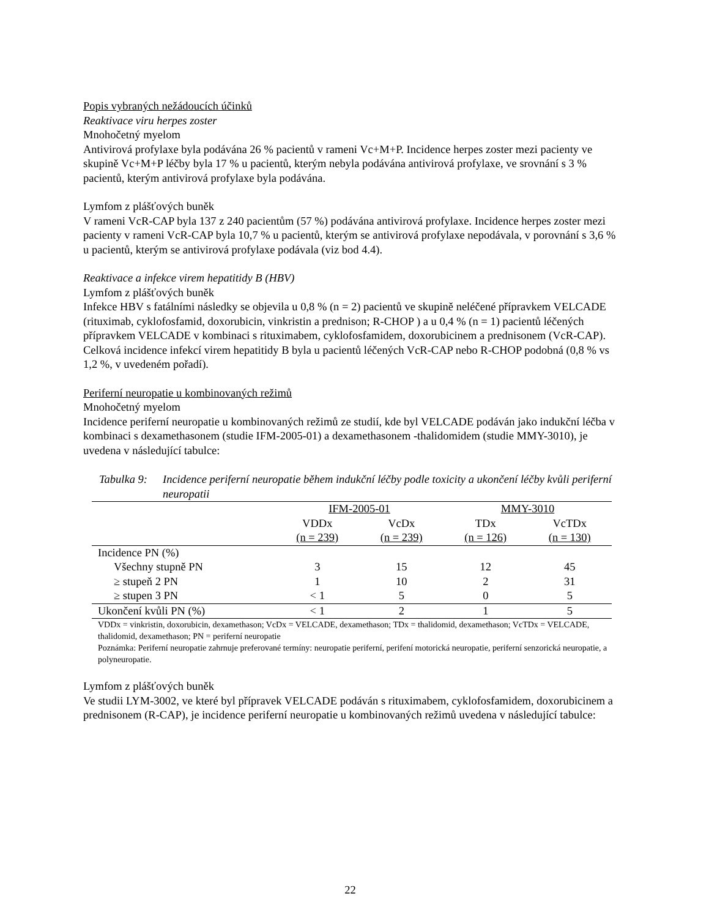Popis vybraných nežádoucích účinků
Reaktivace viru herpes zoster
Mnohočetný myelom
Antivirová profylaxe byla podávána 26 % pacientů v rameni Vc+M+P. Incidence herpes zoster mezi pacienty ve skupině Vc+M+P léčby byla 17 % u pacientů, kterým nebyla podávána antivirová profylaxe, ve srovnání s 3 % pacientů, kterým antivirová profylaxe byla podávána.
Lymfom z plášťových buněk
V rameni VcR-CAP byla 137 z 240 pacientům (57 %) podávána antivirová profylaxe. Incidence herpes zoster mezi pacienty v rameni VcR-CAP byla 10,7 % u pacientů, kterým se antivirová profylaxe nepodávala, v porovnání s 3,6 % u pacientů, kterým se antivirová profylaxe podávala (viz bod 4.4).
Reaktivace a infekce virem hepatitidy B (HBV)
Lymfom z plášťových buněk
Infekce HBV s fatálními následky se objevila u 0,8 % (n = 2) pacientů ve skupině neléčené přípravkem VELCADE (rituximab, cyklofosfamid, doxorubicin, vinkristin a prednison; R-CHOP ) a u 0,4 % (n = 1) pacientů léčených přípravkem VELCADE v kombinaci s rituximabem, cyklofosfamidem, doxorubicinem a prednisonem (VcR-CAP). Celková incidence infekcí virem hepatitidy B byla u pacientů léčených VcR-CAP nebo R-CHOP podobná (0,8 % vs 1,2 %, v uvedeném pořadí).
Periferní neuropatie u kombinovaných režimů
Mnohočetný myelom
Incidence periferní neuropatie u kombinovaných režimů ze studií, kde byl VELCADE podáván jako indukční léčba v kombinaci s dexamethasonem (studie IFM-2005-01) a dexamethasonem -thalidomidem (studie MMY-3010), je uvedena v následující tabulce:
Tabulka 9: Incidence periferní neuropatie během indukční léčby podle toxicity a ukončení léčby kvůli periferní neuropatii
| | IFM-2005-01 | | MMY-3010 | |
| --- | --- | --- | --- | --- |
| | VDDx | VcDx | TDx | VcTDx |
| | (n = 239) | (n = 239) | (n = 126) | (n = 130) |
| Incidence PN (%) | | | | |
| Všechny stupně PN | 3 | 15 | 12 | 45 |
| ≥ stupeň 2 PN | 1 | 10 | 2 | 31 |
| ≥ stupen 3 PN | < 1 | 5 | 0 | 5 |
| Ukončení kvůli PN (%) | < 1 | 2 | 1 | 5 |
VDDx = vinkristin, doxorubicin, dexamethason; VcDx = VELCADE, dexamethason; TDx = thalidomid, dexamethason; VcTDx = VELCADE, thalidomid, dexamethason; PN = periferní neuropatie
Poznámka: Periferní neuropatie zahrnuje preferované termíny: neuropatie periferní, perifení motorická neuropatie, periferní senzorická neuropatie, a polyneuropatie.
Lymfom z plášťových buněk
Ve studii LYM-3002, ve které byl přípravek VELCADE podáván s rituximabem, cyklofosfamidem, doxorubicinem a prednisonem (R-CAP), je incidence periferní neuropatie u kombinovaných režimů uvedena v následující tabulce:
22